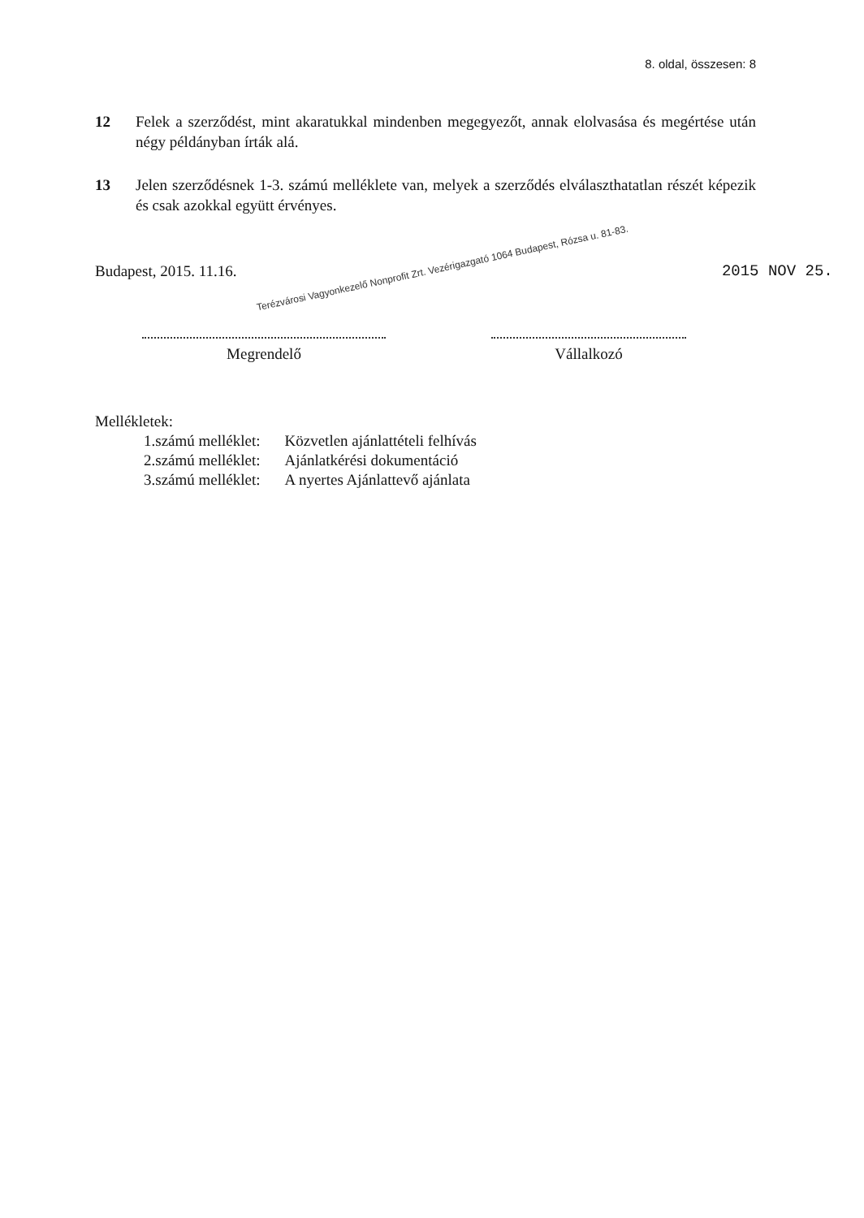8. oldal, összesen: 8
12 Felek a szerződést, mint akaratukkal mindenben megegyezőt, annak elolvasása és megértése után négy példányban írták alá.
13 Jelen szerződésnek 1-3. számú melléklete van, melyek a szerződés elválaszthatatlan részét képezik és csak azokkal együtt érvényes.
Budapest, 2015. 11.16. Terézvárosi Vagyonkezelő Nonprofit Zrt. Vezérigazgató 1064 Budapest, Rózsa u. 81-83. 2015 NOV 25.
Megrendelő Vállalkozó
Mellékletek:
| 1.számú melléklet: | Közvetlen ajánlattételi felhívás |
| 2.számú melléklet: | Ajánlatkérési dokumentáció |
| 3.számú melléklet: | A nyertes Ajánlattevő ajánlata |